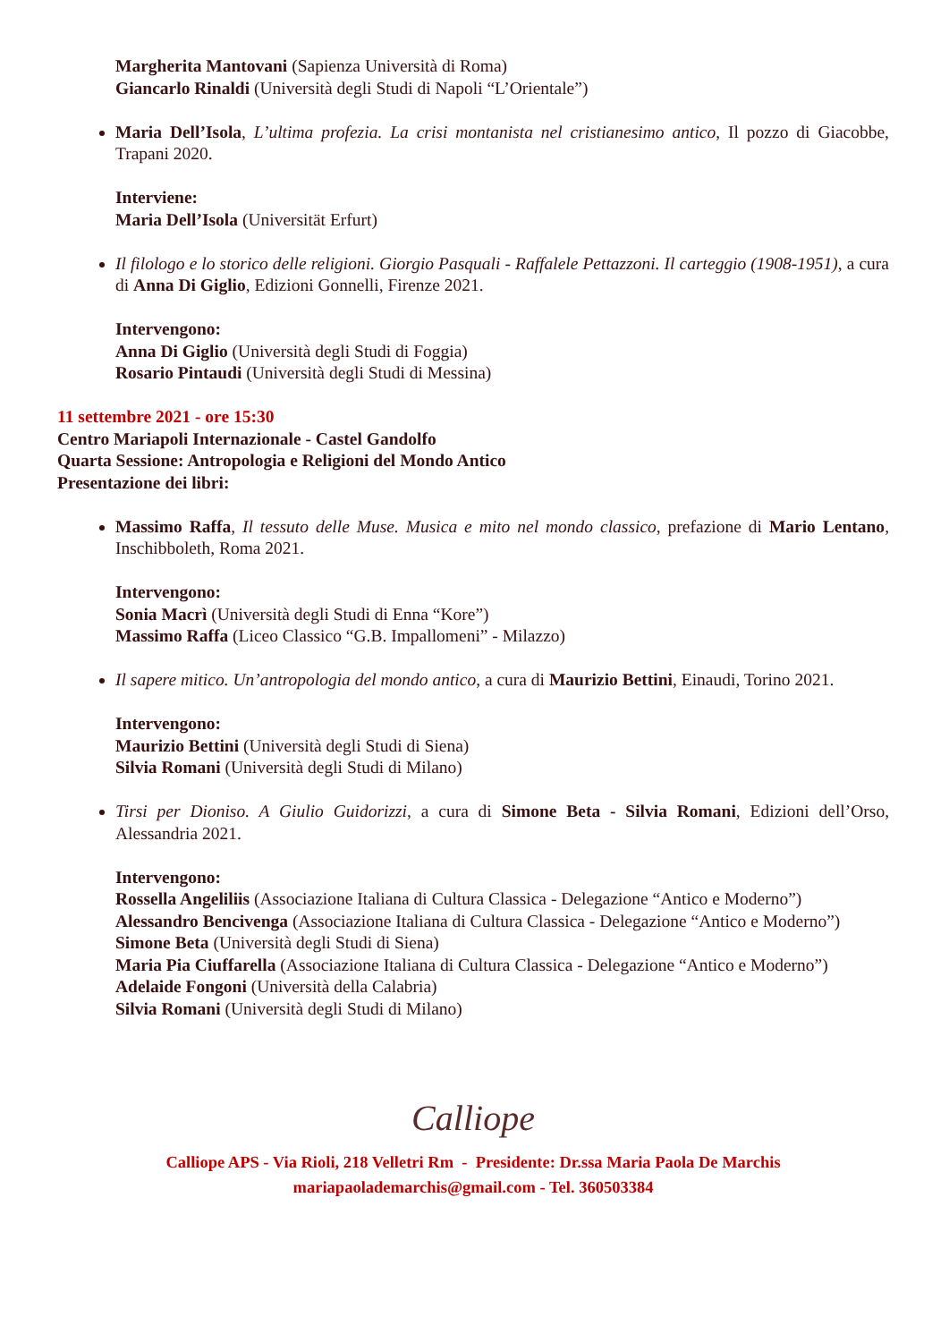Margherita Mantovani (Sapienza Università di Roma)
Giancarlo Rinaldi (Università degli Studi di Napoli “L’Orientale”)
Maria Dell’Isola, L’ultima profezia. La crisi montanista nel cristianesimo antico, Il pozzo di Giacobbe, Trapani 2020.
Interviene:
Maria Dell’Isola (Universität Erfurt)
Il filologo e lo storico delle religioni. Giorgio Pasquali - Raffalele Pettazzoni. Il carteggio (1908-1951), a cura di Anna Di Giglio, Edizioni Gonnelli, Firenze 2021.
Intervengono:
Anna Di Giglio (Università degli Studi di Foggia)
Rosario Pintaudi (Università degli Studi di Messina)
11 settembre 2021 - ore 15:30
Centro Mariapoli Internazionale - Castel Gandolfo
Quarta Sessione: Antropologia e Religioni del Mondo Antico
Presentazione dei libri:
Massimo Raffa, Il tessuto delle Muse. Musica e mito nel mondo classico, prefazione di Mario Lentano, Inschibboleth, Roma 2021.
Intervengono:
Sonia Macrì (Università degli Studi di Enna “Kore”)
Massimo Raffa (Liceo Classico “G.B. Impallomeni” - Milazzo)
Il sapere mitico. Un’antropologia del mondo antico, a cura di Maurizio Bettini, Einaudi, Torino 2021.
Intervengono:
Maurizio Bettini (Università degli Studi di Siena)
Silvia Romani (Università degli Studi di Milano)
Tirsi per Dioniso. A Giulio Guidorizzi, a cura di Simone Beta - Silvia Romani, Edizioni dell’Orso, Alessandria 2021.
Intervengono:
Rossella Angeliliis (Associazione Italiana di Cultura Classica - Delegazione “Antico e Moderno”)
Alessandro Bencivenga (Associazione Italiana di Cultura Classica - Delegazione “Antico e Moderno”)
Simone Beta (Università degli Studi di Siena)
Maria Pia Ciuffarella (Associazione Italiana di Cultura Classica - Delegazione “Antico e Moderno”)
Adelaide Fongoni (Università della Calabria)
Silvia Romani (Università degli Studi di Milano)
Calliope
Calliope APS - Via Rioli, 218 Velletri Rm - Presidente: Dr.ssa Maria Paola De Marchis
mariapaolademarchis@gmail.com - Tel. 360503384